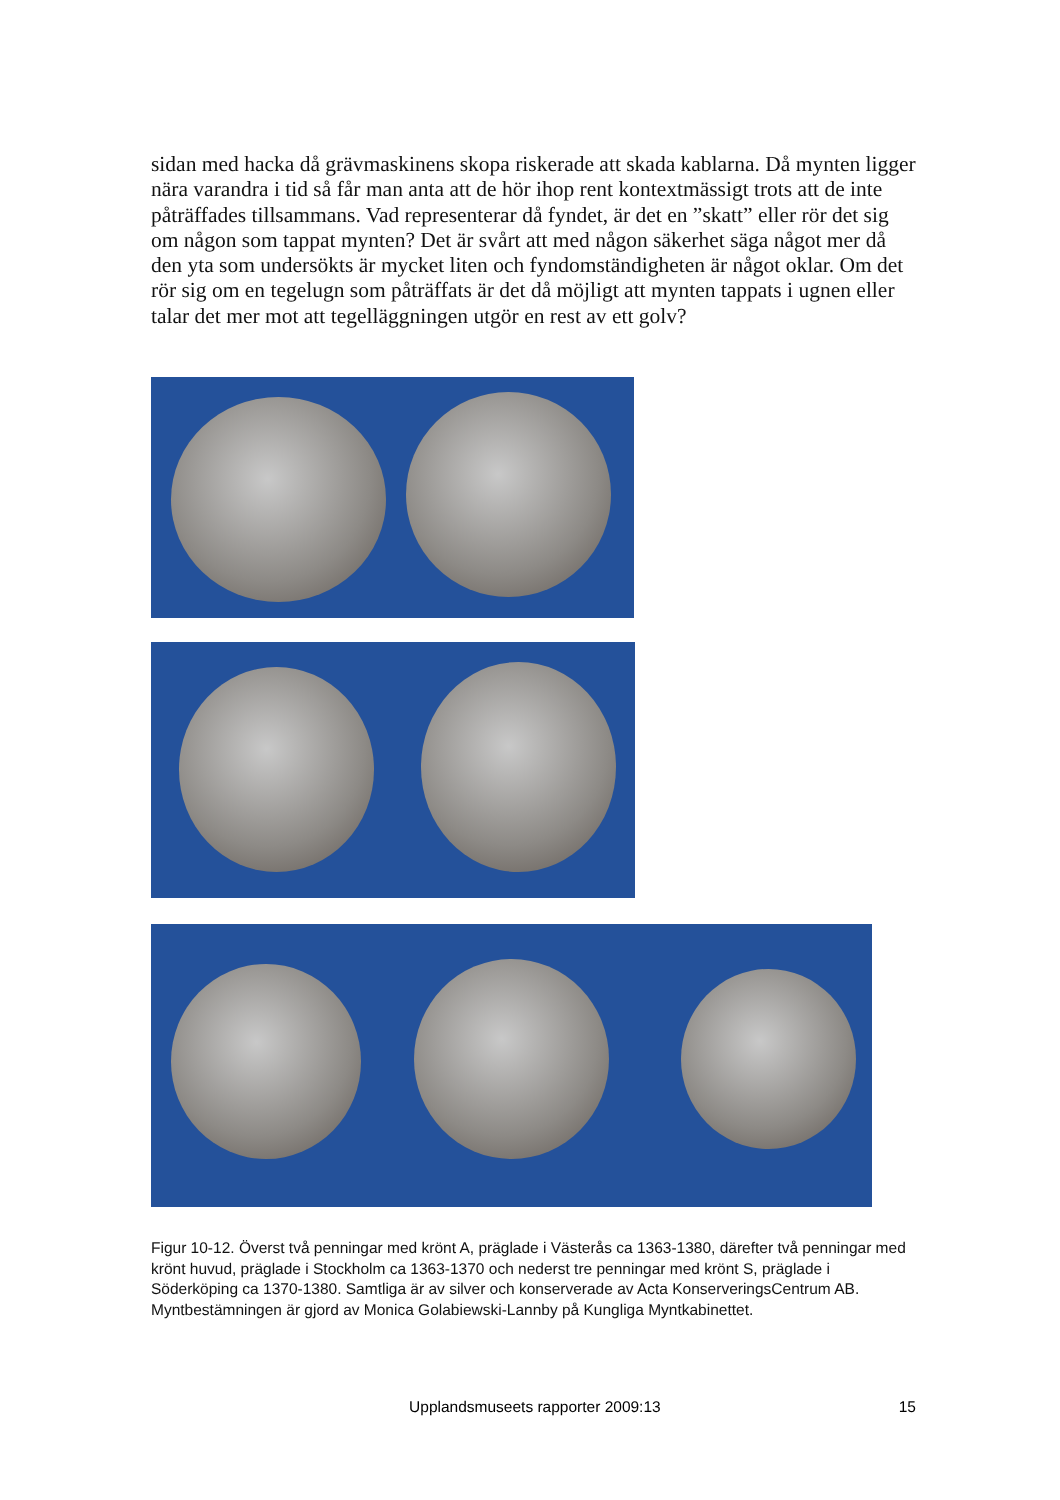sidan med hacka då grävmaskinens skopa riskerade att skada kablarna. Då mynten ligger nära varandra i tid så får man anta att de hör ihop rent kontextmässigt trots att de inte påträffades tillsammans. Vad representerar då fyndet, är det en ”skatt” eller rör det sig om någon som tappat mynten? Det är svårt att med någon säkerhet säga något mer då den yta som undersökts är mycket liten och fyndomständigheten är något oklar. Om det rör sig om en tegelugn som påträffats är det då möjligt att mynten tappats i ugnen eller talar det mer mot att tegelläggningen utgör en rest av ett golv?
Figur 10-12. Överst två penningar med krönt A, präglade i Västerås ca 1363-1380, därefter två penningar med krönt huvud, präglade i Stockholm ca 1363-1370 och nederst tre penningar med krönt S, präglade i Söderköping ca 1370-1380. Samtliga är av silver och konserverade av Acta KonserveringsCentrum AB. Myntbestämningen är gjord av Monica Golabiewski-Lannby på Kungliga Myntkabinettet.
Upplandsmuseets rapporter 2009:13 15